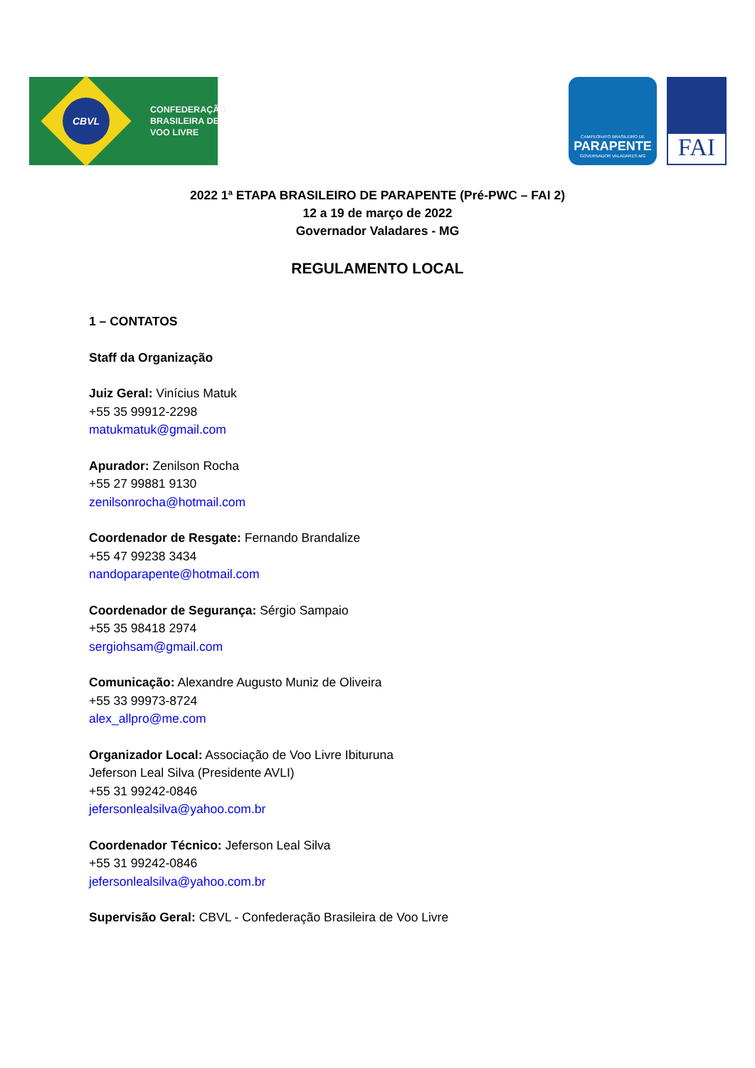CBVL
CONFEDERAÇÃO
BRASILEIRA DE
VOO LIVRE
CAMPEONATO BRASILEIRO DE
PARAPENTE
GOVERNADOR VALADARES-MG
FAI
2022 1ª ETAPA BRASILEIRO DE PARAPENTE (Pré-PWC – FAI 2)
12 a 19 de março de 2022
Governador Valadares - MG
REGULAMENTO LOCAL
1 – CONTATOS
Staff da Organização
Juiz Geral: Vinícius Matuk
+55 35 99912-2298
matukmatuk@gmail.com
Apurador: Zenilson Rocha
+55 27 99881 9130
zenilsonrocha@hotmail.com
Coordenador de Resgate: Fernando Brandalize
+55 47 99238 3434
nandoparapente@hotmail.com
Coordenador de Segurança: Sérgio Sampaio
+55 35 98418 2974
sergiohsam@gmail.com
Comunicação: Alexandre Augusto Muniz de Oliveira
+55 33 99973-8724
alex_allpro@me.com
Organizador Local: Associação de Voo Livre Ibituruna
Jeferson Leal Silva (Presidente AVLI)
+55 31 99242-0846
jefersonlealsilva@yahoo.com.br
Coordenador Técnico: Jeferson Leal Silva
+55 31 99242-0846
jefersonlealsilva@yahoo.com.br
Supervisão Geral: CBVL - Confederação Brasileira de Voo Livre